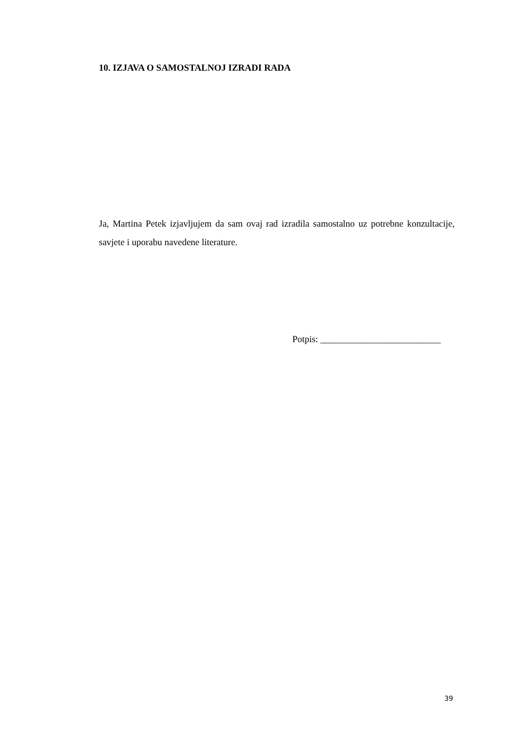10. IZJAVA O SAMOSTALNOJ IZRADI RADA
Ja, Martina Petek izjavljujem da sam ovaj rad izradila samostalno uz potrebne konzultacije, savjete i uporabu navedene literature.
Potpis: __________________________
39